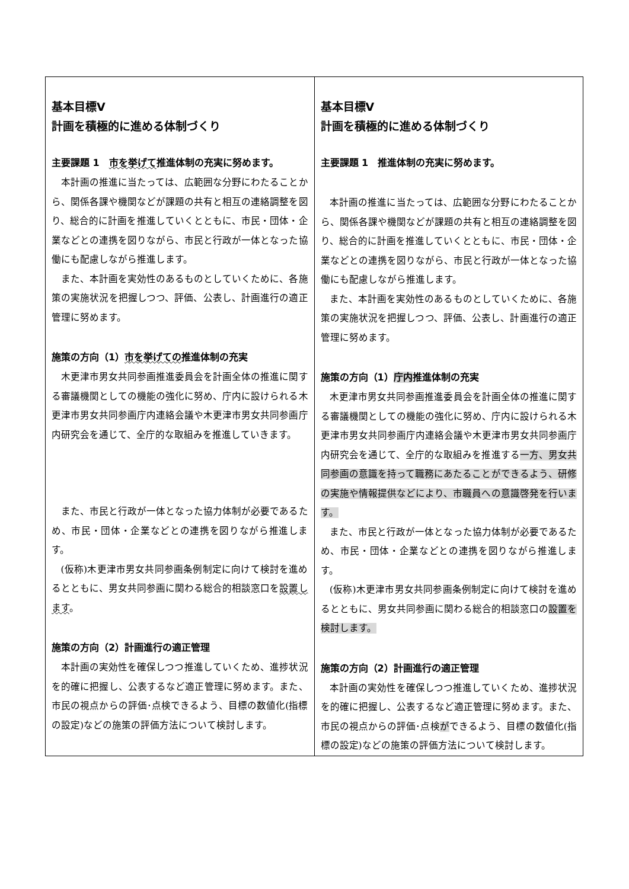| 基本目標Ⅴ 計画を積極的に進める体制づくり 主要課題 1 市を挙げて 推進体制の充実に努めます。 本計画の推進に当たっては、広範囲な分野にわたることから、関係各課や機関などが課題の共有と相互の連絡調整を図り、総合的に計画を推進していくとともに、市民・団体・企業などとの連携を図りながら、市民と行政が一体となった協働にも配慮しながら推進します。 また、本計画を実効性のあるものとしていくために、各施策の実施状況を把握しつつ、評価、公表し、計画進行の適正管理に努めます。 施策の方向（1） 市を挙げての 推進体制の充実 木更津市男女共同参画推進委員会を計画全体の推進に関する審議機関としての機能の強化に努め、庁内に設けられる木更津市男女共同参画庁内連絡会議や木更津市男女共同参画庁内研究会を通じて、全庁的な取組みを推進していきます。 また、市民と行政が一体となった協力体制が必要であるため、市民・団体・企業などとの連携を図りながら推進します。 (仮称)木更津市男女共同参画条例制定に向けて検討を進めるとともに、男女共同参画に関わる総合的相談窓口を 設置します 。 施策の方向（2）計画進行の適正管理 本計画の実効性を確保しつつ推進していくため、進捗状況を的確に把握し、公表するなど適正管理に努めます。また、市民の視点からの評価･点検できるよう、目標の数値化(指標の設定)などの施策の評価方法について検討します。 | 基本目標Ⅴ 計画を積極的に進める体制づくり 主要課題 1 推進体制の充実に努めます。 本計画の推進に当たっては、広範囲な分野にわたることから、関係各課や機関などが課題の共有と相互の連絡調整を図り、総合的に計画を推進していくとともに、市民・団体・企業などとの連携を図りながら、市民と行政が一体となった協働にも配慮しながら推進します。 また、本計画を実効性のあるものとしていくために、各施策の実施状況を把握しつつ、評価、公表し、計画進行の適正管理に努めます。 施策の方向（1） 庁内 推進体制の充実 木更津市男女共同参画推進委員会を計画全体の推進に関する審議機関としての機能の強化に努め、庁内に設けられる木更津市男女共同参画庁内連絡会議や木更津市男女共同参画庁内研究会を通じて、全庁的な取組みを推進する 一方、男女共同参画の意識を持って職務にあたることができるよう、研修の実施や情報提供などにより、市職員への意識啓発を行います。 また、市民と行政が一体となった協力体制が必要であるため、市民・団体・企業などとの連携を図りながら推進します。 (仮称)木更津市男女共同参画条例制定に向けて検討を進めるとともに、男女共同参画に関わる総合的相談窓口の 設置を検討します。 施策の方向（2）計画進行の適正管理 本計画の実効性を確保しつつ推進していくため、進捗状況を的確に把握し、公表するなど適正管理に努めます。また、市民の視点からの評価･点検 が できるよう、目標の数値化(指標の設定)などの施策の評価方法について検討します。 |